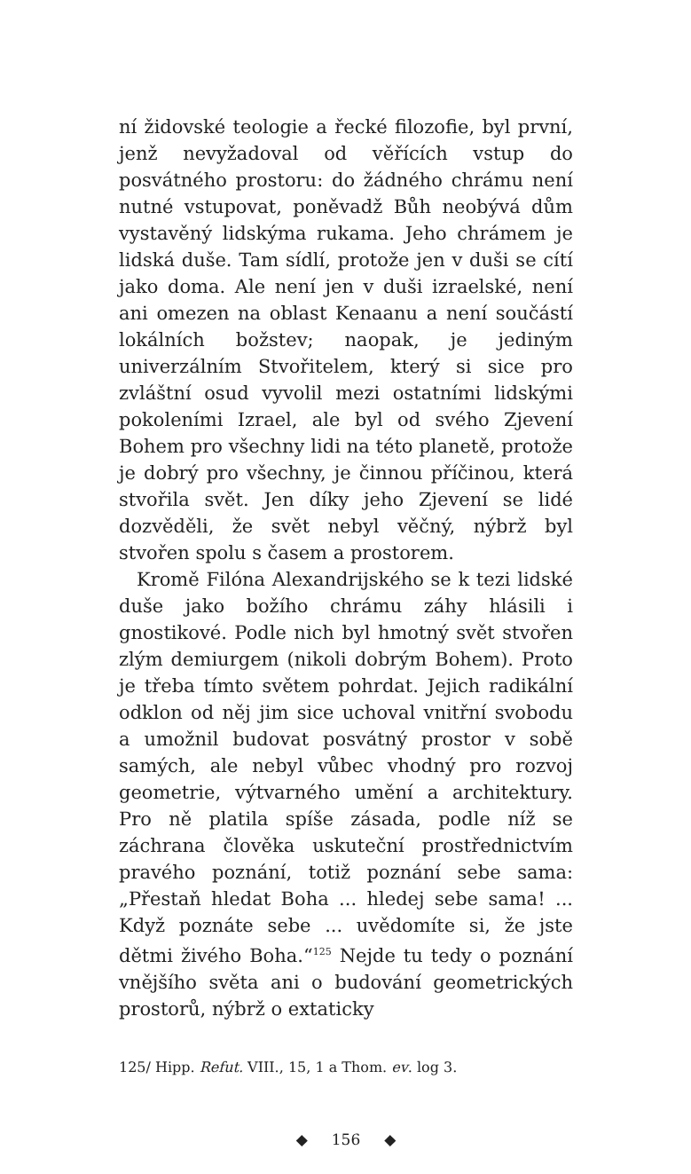ní židovské teologie a řecké filozofie, byl první, jenž nevyžadoval od věřících vstup do posvátného prostoru: do žádného chrámu není nutné vstupovat, poněvadž Bůh neobývá dům vystavěný lidskýma rukama. Jeho chrámem je lidská duše. Tam sídlí, protože jen v duši se cítí jako doma. Ale není jen v duši izraelské, není ani omezen na oblast Kenaanu a není součástí lokálních božstev; naopak, je jediným univerzálním Stvořitelem, který si sice pro zvláštní osud vyvolil mezi ostatními lidskými pokoleními Izrael, ale byl od svého Zjevení Bohem pro všechny lidi na této planetě, protože je dobrý pro všechny, je činnou příčinou, která stvořila svět. Jen díky jeho Zjevení se lidé dozvěděli, že svět nebyl věčný, nýbrž byl stvořen spolu s časem a prostorem.
Kromě Filóna Alexandrijského se k tezi lidské duše jako božího chrámu záhy hlásili i gnostikové. Podle nich byl hmotný svět stvořen zlým demiurgem (nikoli dobrým Bohem). Proto je třeba tímto světem pohrdat. Jejich radikální odklon od něj jim sice uchoval vnitřní svobodu a umožnil budovat posvátný prostor v sobě samých, ale nebyl vůbec vhodný pro rozvoj geometrie, výtvarného umění a architektury. Pro ně platila spíše zásada, podle níž se záchrana člověka uskuteční prostřednictvím pravého poznání, totiž poznání sebe sama: „Přestaň hledat Boha ... hledej sebe sama! ... Když poznáte sebe ... uvědomíte si, že jste dětmi živého Boha.“<sup>125</sup> Nejde tu tedy o poznání vnějšího světa ani o budování geometrických prostorů, nýbrž o extaticky
125/ Hipp. Refut. VIII., 15, 1 a Thom. ev. log 3.
◆ 156 ◆